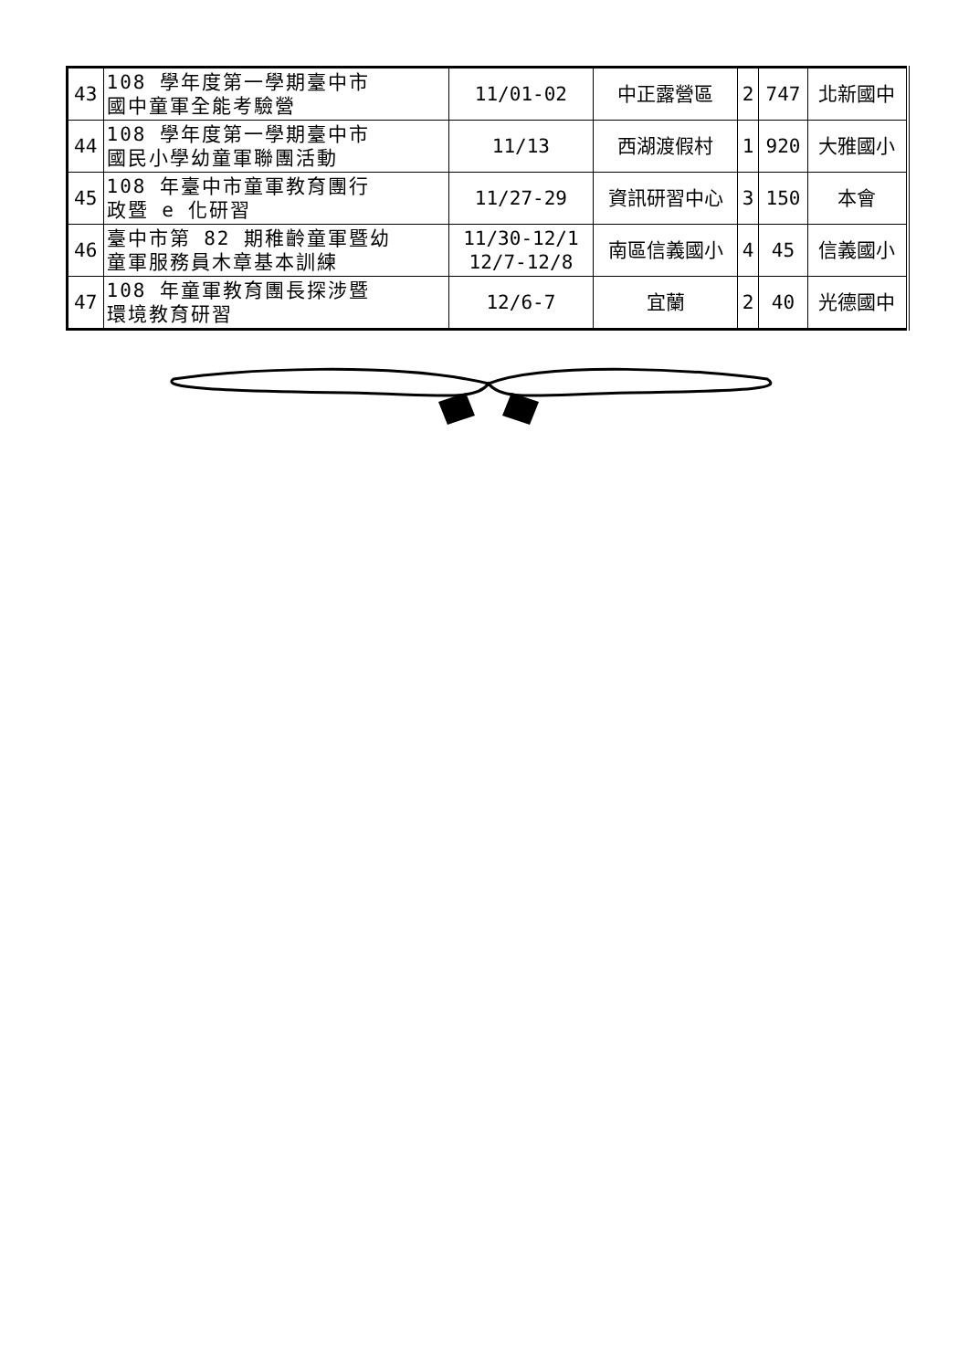| 43 | 108 學年度第一學期臺中市 國中童軍全能考驗營 | 11/01-02 | 中正露營區 | 2 | 747 | 北新國中 |
| 44 | 108 學年度第一學期臺中市 國民小學幼童軍聯團活動 | 11/13 | 西湖渡假村 | 1 | 920 | 大雅國小 |
| 45 | 108 年臺中市童軍教育團行 政暨 e 化研習 | 11/27-29 | 資訊研習中心 | 3 | 150 | 本會 |
| 46 | 臺中市第 82 期稚齡童軍暨幼 童軍服務員木章基本訓練 | 11/30-12/1 12/7-12/8 | 南區信義國小 | 4 | 45 | 信義國小 |
| 47 | 108 年童軍教育團長探涉暨 環境教育研習 | 12/6-7 | 宜蘭 | 2 | 40 | 光德國中 |